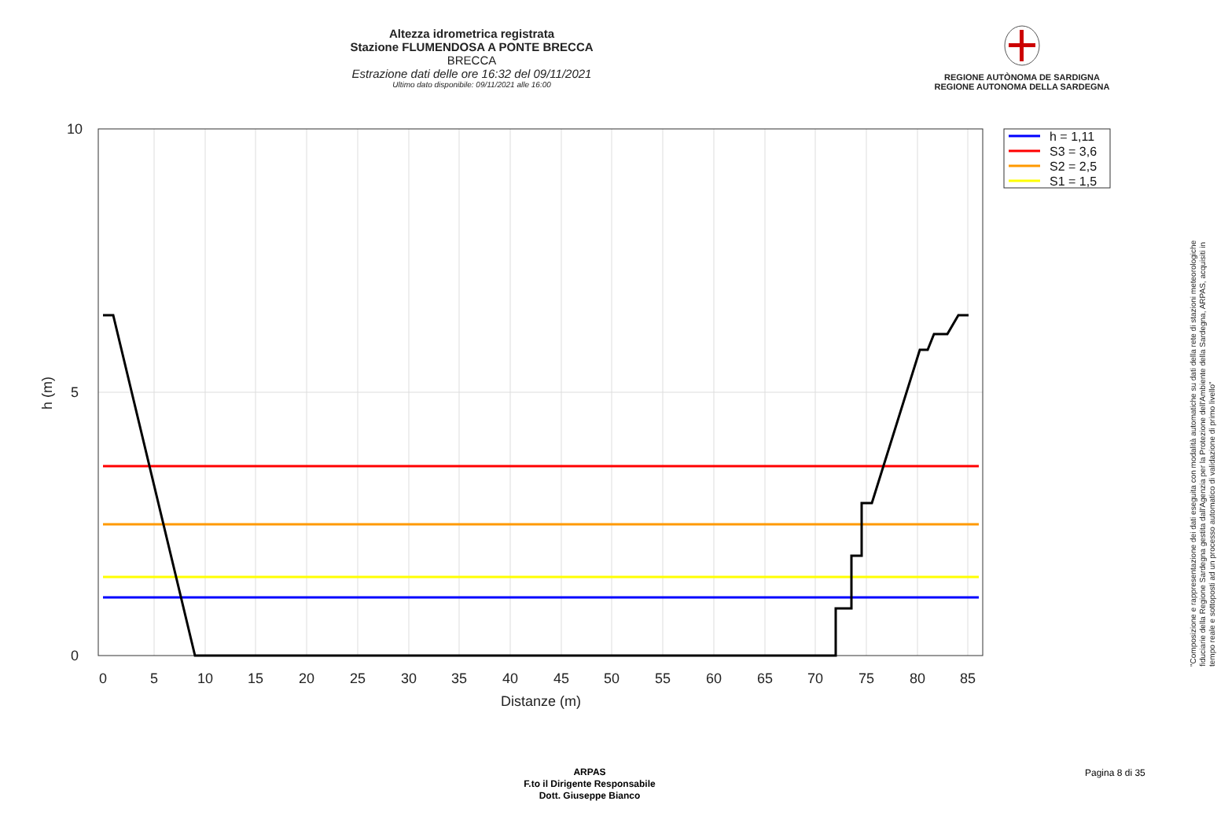Altezza idrometrica registrata
Stazione FLUMENDOSA A PONTE BRECCA
BRECCA
Estrazione dati delle ore 16:32 del 09/11/2021
Ultimo dato disponibile: 09/11/2021 alle 16:00
REGIONE AUTÒNOMA DE SARDIGNA
REGIONE AUTONOMA DELLA SARDEGNA
0
5
10
15
20
25
30
35
40
45
50
55
60
65
70
75
80
85
Distanze (m)
10
5
0
h (m)
h = 1,11
S3 = 3,6
S2 = 2,5
S1 = 1,5
"Composizione e rappresentazione dei dati eseguita con modalità automatiche su dati della rete di stazioni meteorologiche fiduciarie della Regione Sardegna gestita dall'Agenzia per la Protezione dell'Ambiente della Sardegna, ARPAS, acquisiti in tempo reale e sottoposti ad un processo automatico di validazione di primo livello"
ARPAS
F.to il Dirigente Responsabile
Dott. Giuseppe Bianco
Pagina 8 di 35